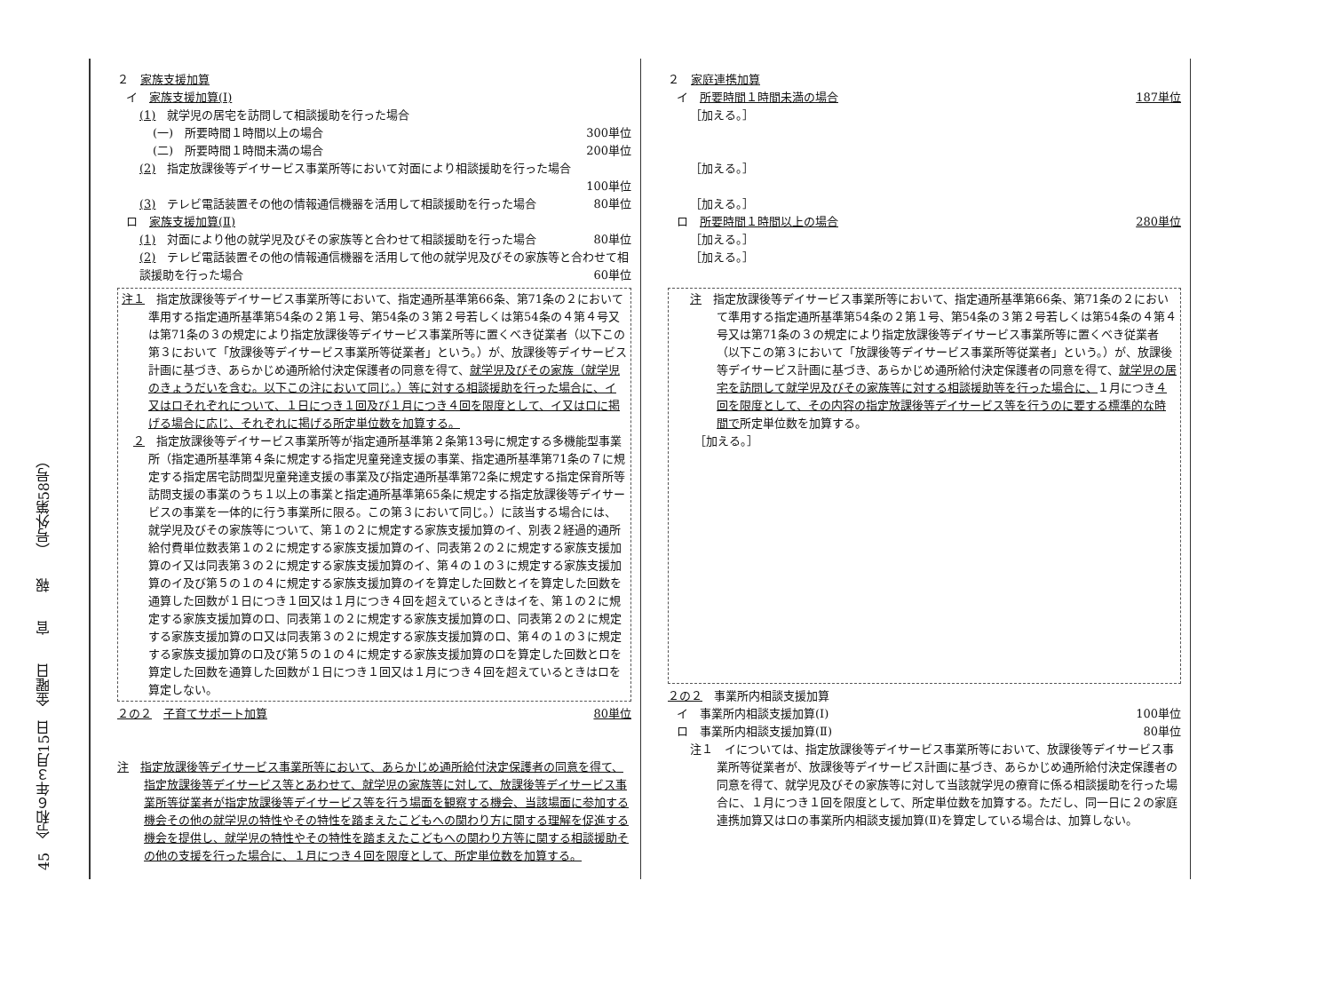45　令和６年３月15日　金曜日　　官　　報　　（号外第58号）
２　家族支援加算
イ　家族支援加算(Ⅰ)
(1)　就学児の居宅を訪問して相談援助を行った場合
(一)　所要時間１時間以上の場合 300単位
(二)　所要時間１時間未満の場合 200単位
(2)　指定放課後等デイサービス事業所等において対面により相談援助を行った場合
100単位
(3)　テレビ電話装置その他の情報通信機器を活用して相談援助を行った場合 80単位
ロ　家族支援加算(Ⅱ)
(1)　対面により他の就学児及びその家族等と合わせて相談援助を行った場合 80単位
(2)　テレビ電話装置その他の情報通信機器を活用して他の就学児及びその家族等と合わせて相談援助を行った場合 60単位
注１　指定放課後等デイサービス事業所等において、指定通所基準第66条、第71条の２において準用する指定通所基準第54条の２第１号、第54条の３第２号若しくは第54条の４第４号又は第71条の３の規定により指定放課後等デイサービス事業所等に置くべき従業者（以下この第３において「放課後等デイサービス事業所等従業者」という。）が、放課後等デイサービス計画に基づき、あらかじめ通所給付決定保護者の同意を得て、就学児及びその家族（就学児のきょうだいを含む。以下この注において同じ。）等に対する相談援助を行った場合に、イ又はロそれぞれについて、１日につき１回及び１月につき４回を限度として、イ又はロに掲げる場合に応じ、それぞれに掲げる所定単位数を加算する。
　２　指定放課後等デイサービス事業所等が指定通所基準第２条第13号に規定する多機能型事業所（指定通所基準第４条に規定する指定児童発達支援の事業、指定通所基準第71条の７に規定する指定居宅訪問型児童発達支援の事業及び指定通所基準第72条に規定する指定保育所等訪問支援の事業のうち１以上の事業と指定通所基準第65条に規定する指定放課後等デイサービスの事業を一体的に行う事業所に限る。この第３において同じ。）に該当する場合には、就学児及びその家族等について、第１の２に規定する家族支援加算のイ、別表２経過的通所給付費単位数表第１の２に規定する家族支援加算のイ、同表第２の２に規定する家族支援加算のイ又は同表第３の２に規定する家族支援加算のイ、第４の１の３に規定する家族支援加算のイ及び第５の１の４に規定する家族支援加算のイを算定した回数とイを算定した回数を通算した回数が１日につき１回又は１月につき４回を超えているときはイを、第１の２に規定する家族支援加算のロ、同表第１の２に規定する家族支援加算のロ、同表第２の２に規定する家族支援加算のロ又は同表第３の２に規定する家族支援加算のロ、第４の１の３に規定する家族支援加算のロ及び第５の１の４に規定する家族支援加算のロを算定した回数とロを算定した回数を通算した回数が１日につき１回又は１月につき４回を超えているときはロを算定しない。
２の２　子育てサポート加算 80単位
注　指定放課後等デイサービス事業所等において、あらかじめ通所給付決定保護者の同意を得て、指定放課後等デイサービス等とあわせて、就学児の家族等に対して、放課後等デイサービス事業所等従業者が指定放課後等デイサービス等を行う場面を観察する機会、当該場面に参加する機会その他の就学児の特性やその特性を踏まえたこどもへの関わり方に関する理解を促進する機会を提供し、就学児の特性やその特性を踏まえたこどもへの関わり方等に関する相談援助その他の支援を行った場合に、１月につき４回を限度として、所定単位数を加算する。
２　家庭連携加算
イ　所要時間１時間未満の場合 187単位
［加える。］
［加える。］
［加える。］
ロ　所要時間１時間以上の場合 280単位
［加える。］
［加える。］
注　指定放課後等デイサービス事業所等において、指定通所基準第66条、第71条の２において準用する指定通所基準第54条の２第１号、第54条の３第２号若しくは第54条の４第４号又は第71条の３の規定により指定放課後等デイサービス事業所等に置くべき従業者（以下この第３において「放課後等デイサービス事業所等従業者」という。）が、放課後等デイサービス計画に基づき、あらかじめ通所給付決定保護者の同意を得て、就学児の居宅を訪問して就学児及びその家族等に対する相談援助等を行った場合に、１月につき４回を限度として、その内容の指定放課後等デイサービス等を行うのに要する標準的な時間で所定単位数を加算する。
［加える。］
２の２　事業所内相談支援加算
イ　事業所内相談支援加算(Ⅰ) 100単位
ロ　事業所内相談支援加算(Ⅱ) 80単位
注１　イについては、指定放課後等デイサービス事業所等において、放課後等デイサービス事業所等従業者が、放課後等デイサービス計画に基づき、あらかじめ通所給付決定保護者の同意を得て、就学児及びその家族等に対して当該就学児の療育に係る相談援助を行った場合に、１月につき１回を限度として、所定単位数を加算する。ただし、同一日に２の家庭連携加算又はロの事業所内相談支援加算(Ⅱ)を算定している場合は、加算しない。